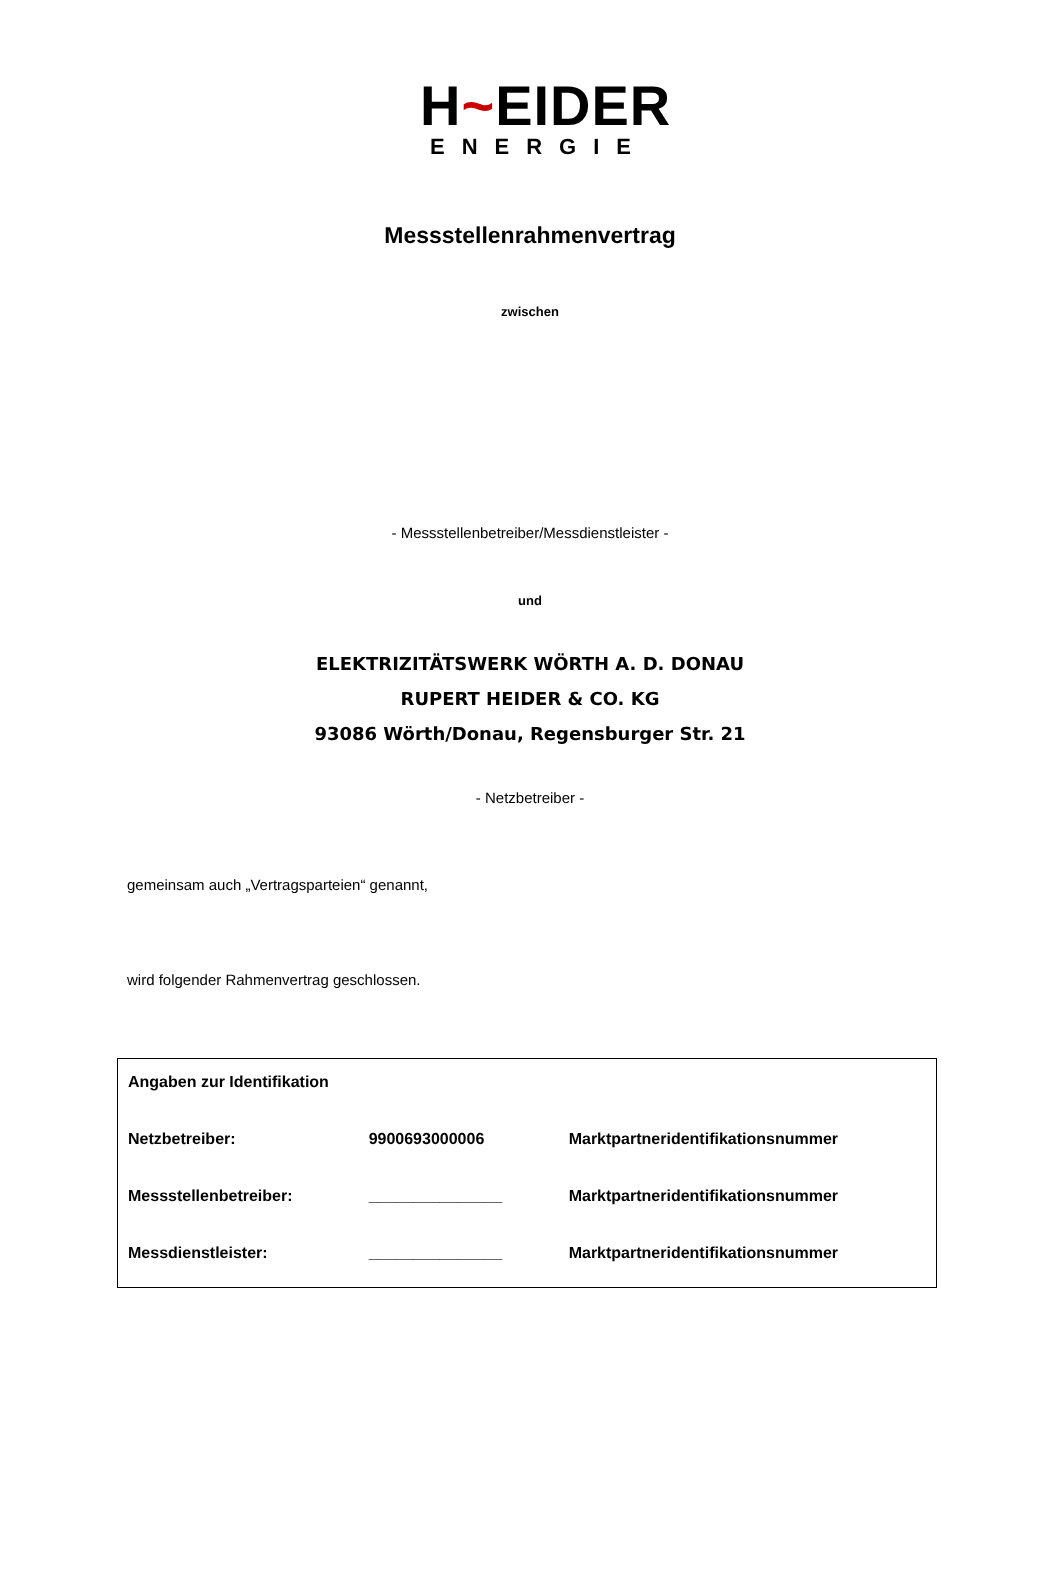H~EIDER
ENERGIE
Messstellenrahmenvertrag
zwischen
- Messstellenbetreiber/Messdienstleister -
und
ELEKTRIZITÄTSWERK WÖRTH A. D. DONAU
RUPERT HEIDER & CO. KG
93086 Wörth/Donau, Regensburger Str. 21
- Netzbetreiber -
gemeinsam auch „Vertragsparteien“ genannt,
wird folgender Rahmenvertrag geschlossen.
| Angaben zur Identifikation | | |
| Netzbetreiber: | 9900693000006 | Marktpartneridentifikationsnummer |
| Messstellenbetreiber: | _______________ | Marktpartneridentifikationsnummer |
| Messdienstleister: | _______________ | Marktpartneridentifikationsnummer |